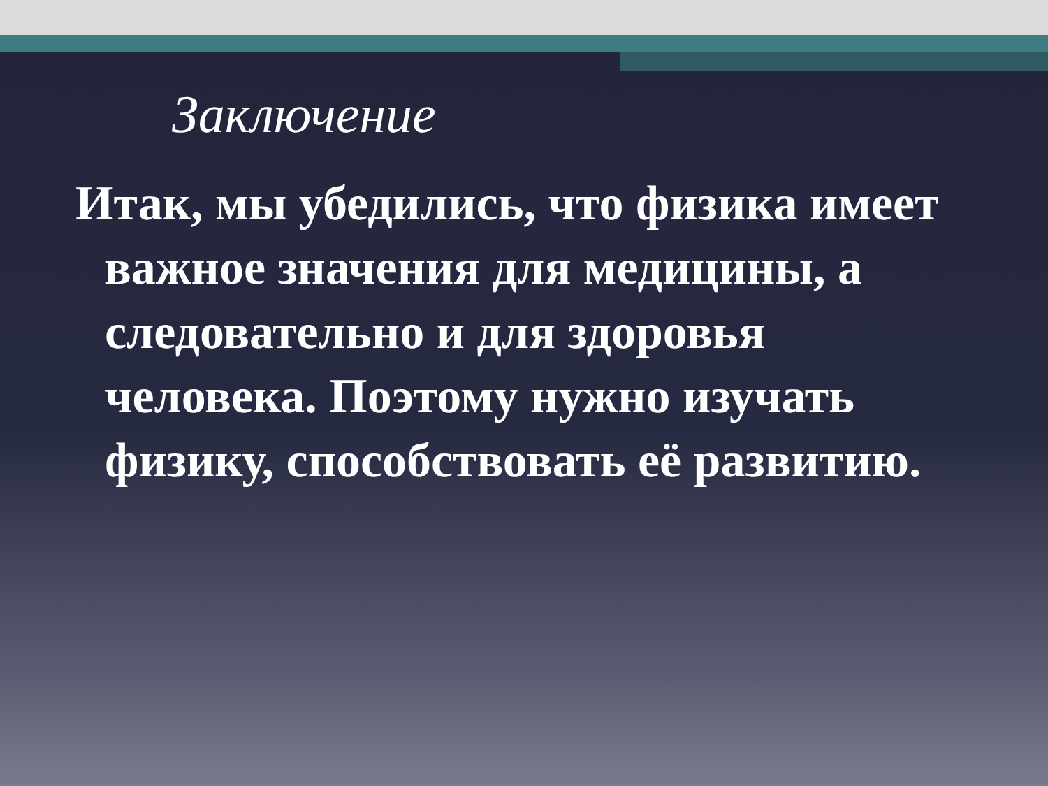Заключение
Итак, мы убедились, что физика имеет важное значения для медицины, а следовательно и для здоровья человека. Поэтому нужно изучать физику, способствовать её развитию.